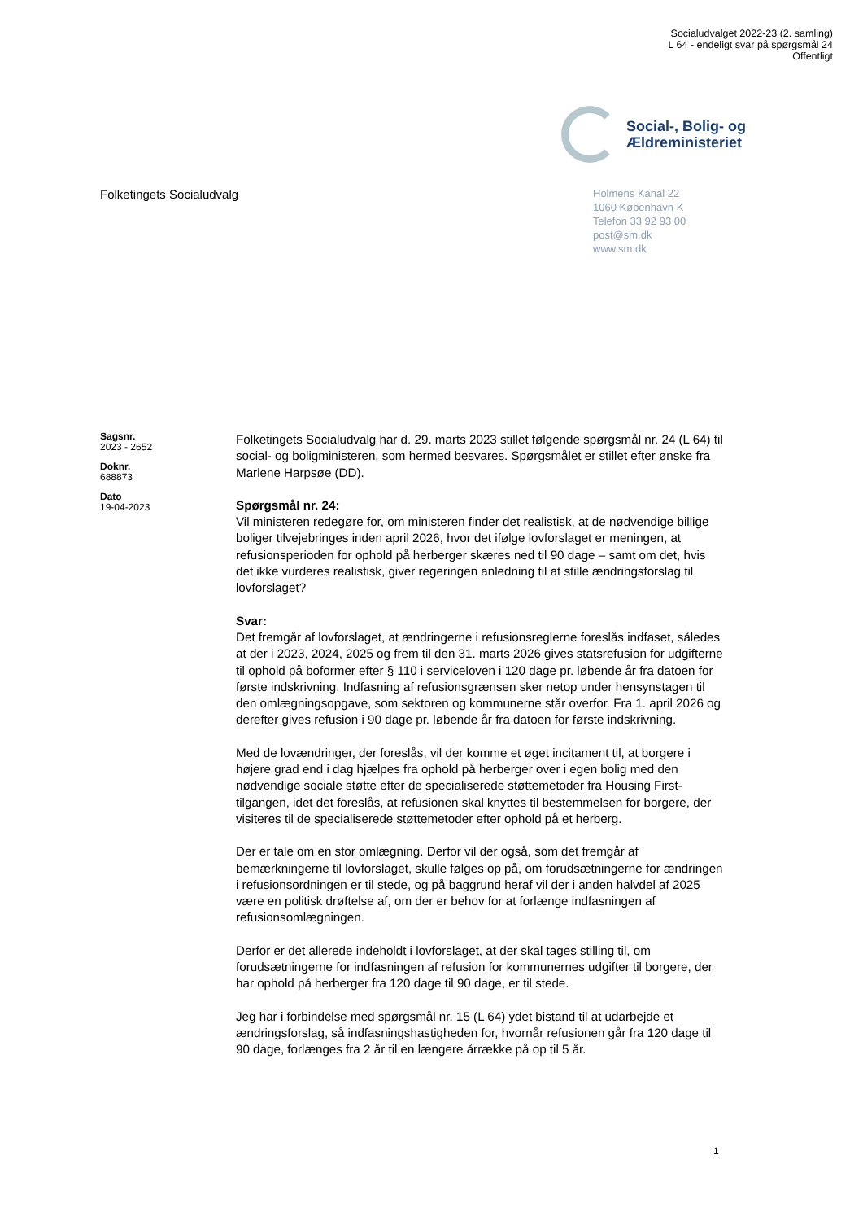Socialudvalget 2022-23 (2. samling)
L 64 - endeligt svar på spørgsmål 24
Offentligt
Social-, Bolig- og
Ældreministeriet
Folketingets Socialudvalg
Holmens Kanal 22
1060 København K
Telefon 33 92 93 00
post@sm.dk
www.sm.dk
Sagsnr.
2023 - 2652
Doknr.
688873
Dato
19-04-2023
Folketingets Socialudvalg har d. 29. marts 2023 stillet følgende spørgsmål nr. 24 (L 64) til social- og boligministeren, som hermed besvares. Spørgsmålet er stillet efter ønske fra Marlene Harpsøe (DD).
Spørgsmål nr. 24:
Vil ministeren redegøre for, om ministeren finder det realistisk, at de nødvendige billige boliger tilvejebringes inden april 2026, hvor det ifølge lovforslaget er meningen, at refusionsperioden for ophold på herberger skæres ned til 90 dage – samt om det, hvis det ikke vurderes realistisk, giver regeringen anledning til at stille ændringsforslag til lovforslaget?
Svar:
Det fremgår af lovforslaget, at ændringerne i refusionsreglerne foreslås indfaset, således at der i 2023, 2024, 2025 og frem til den 31. marts 2026 gives statsrefusion for udgifterne til ophold på boformer efter § 110 i serviceloven i 120 dage pr. løbende år fra datoen for første indskrivning. Indfasning af refusionsgrænsen sker netop under hensynstagen til den omlægningsopgave, som sektoren og kommunerne står overfor. Fra 1. april 2026 og derefter gives refusion i 90 dage pr. løbende år fra datoen for første indskrivning.
Med de lovændringer, der foreslås, vil der komme et øget incitament til, at borgere i højere grad end i dag hjælpes fra ophold på herberger over i egen bolig med den nødvendige sociale støtte efter de specialiserede støttemetoder fra Housing First-tilgangen, idet det foreslås, at refusionen skal knyttes til bestemmelsen for borgere, der visiteres til de specialiserede støttemetoder efter ophold på et herberg.
Der er tale om en stor omlægning. Derfor vil der også, som det fremgår af bemærkningerne til lovforslaget, skulle følges op på, om forudsætningerne for ændringen i refusionsordningen er til stede, og på baggrund heraf vil der i anden halvdel af 2025 være en politisk drøftelse af, om der er behov for at forlænge indfasningen af refusionsomlægningen.
Derfor er det allerede indeholdt i lovforslaget, at der skal tages stilling til, om forudsætningerne for indfasningen af refusion for kommunernes udgifter til borgere, der har ophold på herberger fra 120 dage til 90 dage, er til stede.
Jeg har i forbindelse med spørgsmål nr. 15 (L 64) ydet bistand til at udarbejde et ændringsforslag, så indfasningshastigheden for, hvornår refusionen går fra 120 dage til 90 dage, forlænges fra 2 år til en længere årrække på op til 5 år.
1